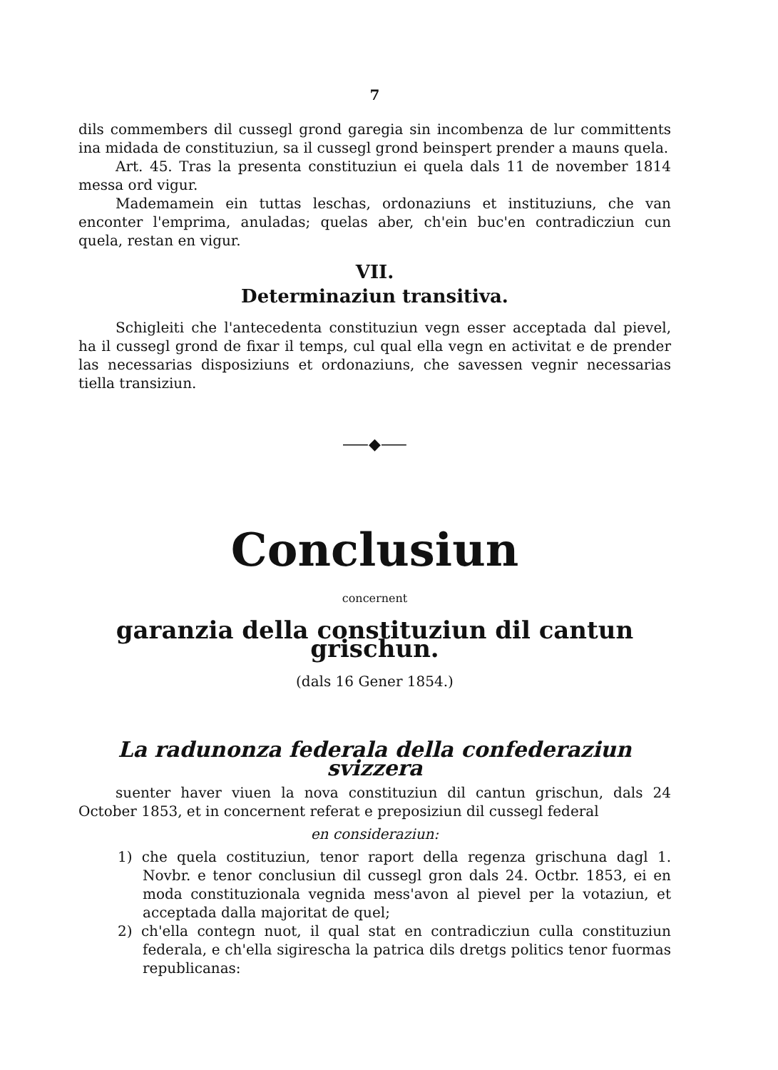7
dils commembers dil cussegl grond garegia sin incombenza de lur committents ina midada de constituziun, sa il cussegl grond beinspert prender a mauns quela.
Art. 45. Tras la presenta constituziun ei quela dals 11 de november 1814 messa ord vigur.
Mademamein ein tuttas leschas, ordonaziuns et instituziuns, che van enconter l'emprima, anuladas; quelas aber, ch'ein buc'en contradicziun cun quela, restan en vigur.
VII.
Determinaziun transitiva.
Schigleiti che l'antecedenta constituziun vegn esser acceptada dal pievel, ha il cussegl grond de fixar il temps, cul qual ella vegn en activitat e de prender las necessarias disposiziuns et ordonaziuns, che savessen vegnir necessarias tiella transiziun.
⸺◆⸺
Conclusiun
concernent
garanzia della constituziun dil cantun grischun.
(dals 16 Gener 1854.)
La radunonza federala della confederaziun svizzera
suenter haver viuen la nova constituziun dil cantun grischun, dals 24 October 1853, et in concernent referat e preposiziun dil cussegl federal
en consideraziun:
1) che quela costituziun, tenor raport della regenza grischuna dagl 1. Novbr. e tenor conclusiun dil cussegl gron dals 24. Octbr. 1853, ei en moda constituzionala vegnida mess'avon al pievel per la votaziun, et acceptada dalla majoritat de quel;
2) ch'ella contegn nuot, il qual stat en contradicziun culla constituziun federala, e ch'ella sigirescha la patrica dils dretgs politics tenor fuormas republicanas: